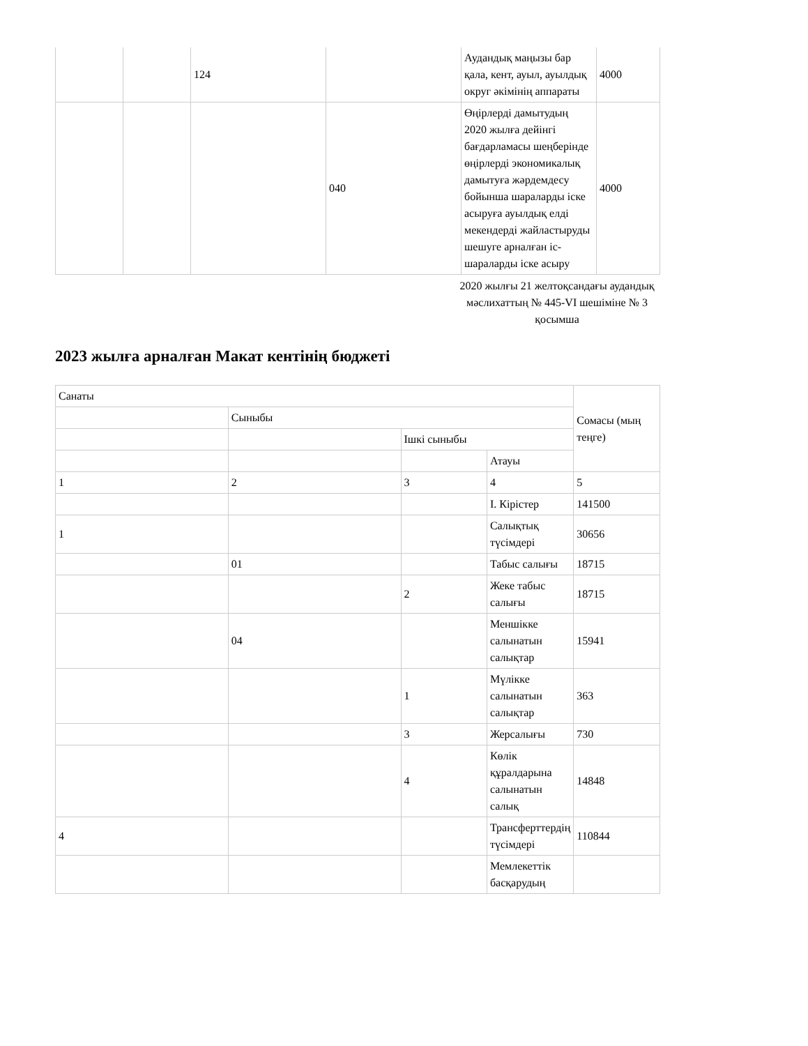| | | 124 | | Аудандық маңызы бар қала, кент, ауыл, ауылдық округ әкімінің аппараты | 4000 |
| | | | 040 | Өңірлерді дамытудың 2020 жылға дейінгі бағдарламасы шеңберінде өңірлерді экономикалық дамытуға жәрдемдесу бойынша шараларды іске асыруға ауылдық елді мекендерді жайластыруды шешуге арналған іс-шараларды іске асыру | 4000 |
2020 жылғы 21 желтоқсандағы аудандық мәслихаттың № 445-VI шешіміне № 3 қосымша
2023 жылға арналған Макат кентінің бюджеті
| Санаты | | | | Сомасы (мың теңге) |
| | Сыныбы | | | |
| | | Ішкі сыныбы | | |
| | | | Атауы | |
| 1 | 2 | 3 | 4 | 5 |
| | | | I. Кірістер | 141500 |
| 1 | | | Салықтық түсімдері | 30656 |
| | 01 | | Табыс салығы | 18715 |
| | | 2 | Жеке табыс салығы | 18715 |
| | 04 | | Меншікке салынатын салықтар | 15941 |
| | | 1 | Мүлікке салынатын салықтар | 363 |
| | | 3 | Жерсалығы | 730 |
| | | 4 | Көлік құралдарына салынатын салық | 14848 |
| 4 | | | Трансферттердің түсімдері | 110844 |
| | | | Мемлекеттік басқарудың | |